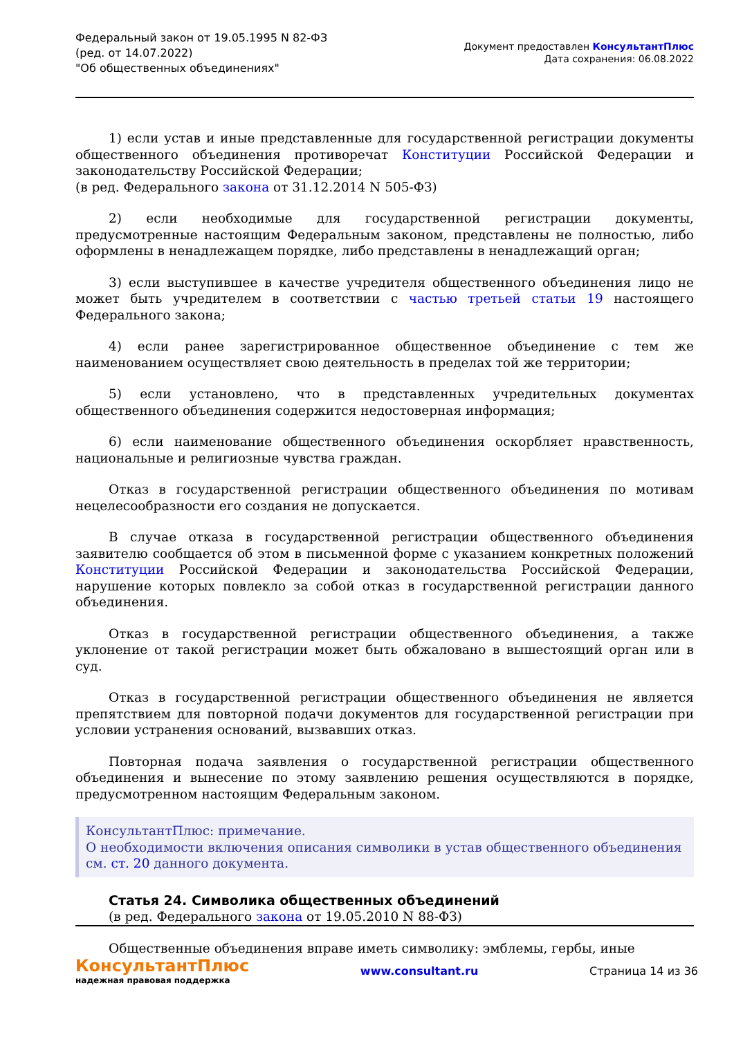Федеральный закон от 19.05.1995 N 82-ФЗ
(ред. от 14.07.2022)
"Об общественных объединениях"
Документ предоставлен КонсультантПлюс
Дата сохранения: 06.08.2022
1) если устав и иные представленные для государственной регистрации документы общественного объединения противоречат Конституции Российской Федерации и законодательству Российской Федерации;
(в ред. Федерального закона от 31.12.2014 N 505-ФЗ)
2) если необходимые для государственной регистрации документы, предусмотренные настоящим Федеральным законом, представлены не полностью, либо оформлены в ненадлежащем порядке, либо представлены в ненадлежащий орган;
3) если выступившее в качестве учредителя общественного объединения лицо не может быть учредителем в соответствии с частью третьей статьи 19 настоящего Федерального закона;
4) если ранее зарегистрированное общественное объединение с тем же наименованием осуществляет свою деятельность в пределах той же территории;
5) если установлено, что в представленных учредительных документах общественного объединения содержится недостоверная информация;
6) если наименование общественного объединения оскорбляет нравственность, национальные и религиозные чувства граждан.
Отказ в государственной регистрации общественного объединения по мотивам нецелесообразности его создания не допускается.
В случае отказа в государственной регистрации общественного объединения заявителю сообщается об этом в письменной форме с указанием конкретных положений Конституции Российской Федерации и законодательства Российской Федерации, нарушение которых повлекло за собой отказ в государственной регистрации данного объединения.
Отказ в государственной регистрации общественного объединения, а также уклонение от такой регистрации может быть обжаловано в вышестоящий орган или в суд.
Отказ в государственной регистрации общественного объединения не является препятствием для повторной подачи документов для государственной регистрации при условии устранения оснований, вызвавших отказ.
Повторная подача заявления о государственной регистрации общественного объединения и вынесение по этому заявлению решения осуществляются в порядке, предусмотренном настоящим Федеральным законом.
КонсультантПлюс: примечание.
О необходимости включения описания символики в устав общественного объединения см. ст. 20 данного документа.
Статья 24. Символика общественных объединений
(в ред. Федерального закона от 19.05.2010 N 88-ФЗ)
Общественные объединения вправе иметь символику: эмблемы, гербы, иные
КонсультантПлюс
надежная правовая поддержка
www.consultant.ru Страница 14 из 36